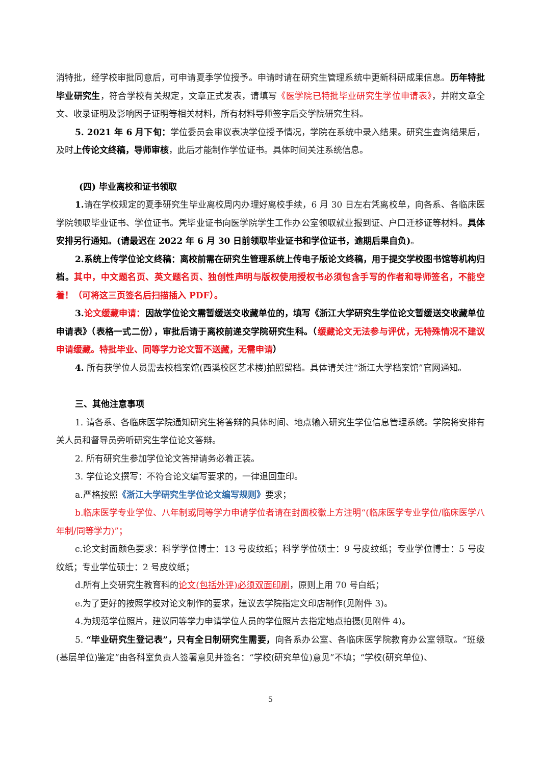消特批，经学校审批同意后，可申请夏季学位授予。申请时请在研究生管理系统中更新科研成果信息。历年特批毕业研究生，符合学校有关规定，文章正式发表，请填写《医学院已特批毕业研究生学位申请表》，并附文章全文、收录证明及影响因子证明等相关材料，所有材料导师签字后交学院研究生科。
5. 2021 年 6 月下旬：学位委员会审议表决学位授予情况，学院在系统中录入结果。研究生查询结果后，及时上传论文终稿，导师审核，此后才能制作学位证书。具体时间关注系统信息。
(四) 毕业离校和证书领取
1. 请在学校规定的夏季研究生毕业离校周内办理好离校手续，6 月 30 日左右凭离校单，向各系、各临床医学院领取毕业证书、学位证书。凭毕业证书向医学院学生工作办公室领取就业报到证、户口迁移证等材料。具体安排另行通知。(请最迟在 2022 年 6 月 30 日前领取毕业证书和学位证书，逾期后果自负)。
2.系统上传学位论文终稿：离校前需在研究生管理系统上传电子版论文终稿，用于提交学校图书馆等机构归档。其中，中文题名页、英文题名页、独创性声明与版权使用授权书必须包含手写的作者和导师签名，不能空着！（可将这三页签名后扫描插入 PDF）。
3. 论文缓藏申请：因故学位论文需暂缓送交收藏单位的，填写《浙江大学研究生学位论文暂缓送交收藏单位申请表》（表格一式二份），审批后请于离校前递交学院研究生科。（缓藏论文无法参与评优，无特殊情况不建议申请缓藏。特批毕业、同等学力论文暂不送藏，无需申请）
4. 所有获学位人员需去校档案馆(西溪校区艺术楼)拍照留档。具体请关注“浙江大学档案馆”官网通知。
三、其他注意事项
1. 请各系、各临床医学院通知研究生将答辩的具体时间、地点输入研究生学位信息管理系统。学院将安排有关人员和督导员旁听研究生学位论文答辩。
2. 所有研究生参加学位论文答辩请务必着正装。
3. 学位论文撰写：不符合论文编写要求的，一律退回重印。
a.严格按照《浙江大学研究生学位论文编写规则》要求；
b.临床医学专业学位、八年制或同等学力申请学位者请在封面校徽上方注明“(临床医学专业学位/临床医学八年制/同等学力)”；
c.论文封面颜色要求：科学学位博士：13 号皮纹纸；科学学位硕士：9 号皮纹纸；专业学位博士：5 号皮纹纸；专业学位硕士：2 号皮纹纸；
d.所有上交研究生教育科的论文(包括外评)必须双面印刷，原则上用 70 号白纸；
e.为了更好的按照学校对论文制作的要求，建议去学院指定文印店制作(见附件 3)。
4.为规范学位照片，建议同等学力申请学位人员的学位照片去指定地点拍摄(见附件 4)。
5. “毕业研究生登记表”，只有全日制研究生需要，向各系办公室、各临床医学院教育办公室领取。“班级(基层单位)鉴定”由各科室负责人签署意见并签名：“学校(研究单位)意见”不填；“学校(研究单位)、
5